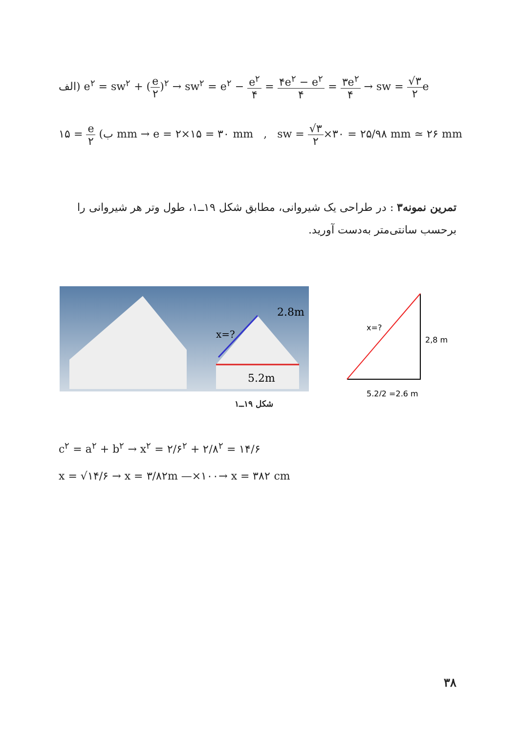الف) e<sup>۲</sup> = sw<sup>۲</sup> + (e ۲)<sup>۲</sup> → sw<sup>۲</sup> = e<sup>۲</sup> − e<sup>۲</sup> ۴ = ۴e<sup>۲</sup> − e<sup>۲</sup> ۴ = ۳e<sup>۲</sup> ۴ → sw = √۳ ۲e
ب) e ۲ = ۱۵ mm → e = ۲×۱۵ = ۳۰ mm , sw = √۳ ۲×۳۰ = ۲۵/۹۸ mm ≃ ۲۶ mm
تمرین نمونه۳ : در طراحی یک شیروانی، مطابق شکل ۱۹ــ۱، طول وتر هر شیروانی را برحسب سانتی‌متر به‌دست آورید.
2.8m
x=?
5.2m
x=?
2,8 m
5,2/2 =2,6 m
شکل ۱۹ــ۱
c<sup>۲</sup> = a<sup>۲</sup> + b<sup>۲</sup> → x<sup>۲</sup> = ۲/۶<sup>۲</sup> + ۲/۸<sup>۲</sup> = ۱۴/۶
x = √۱۴/۶ → x = ۳/۸۲m —×۱۰۰→ x = ۳۸۲ cm
۳۸